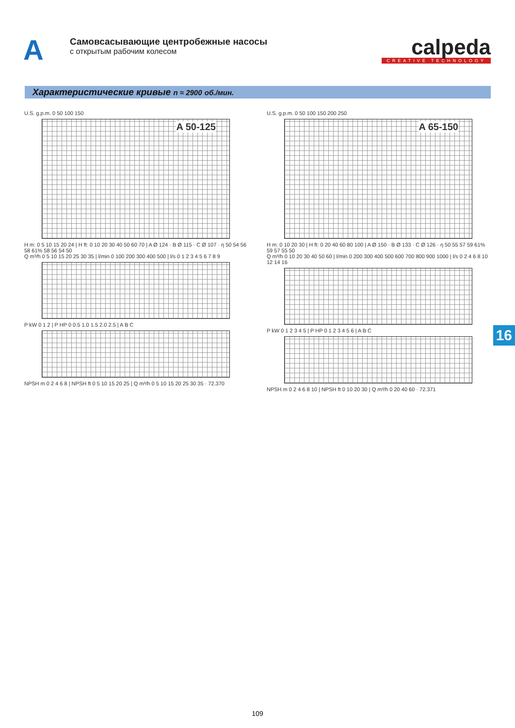A
Самовсасывающие центробежные насосы
с открытым рабочим колесом
calpeda
CREATIVE TECHNOLOGY
Характеристические кривые n ≈ 2900 об./мин.
U.S. g.p.m. 0 50 100 150
A 50-125
H m: 0 5 10 15 20 24 | H ft: 0 10 20 30 40 50 60 70 | A Ø 124 · B Ø 115 · C Ø 107 · η 50 54 56 58 61% 58 56 54 50
Q m³/h 0 5 10 15 20 25 30 35 | l/min 0 100 200 300 400 500 | l/s 0 1 2 3 4 5 6 7 8 9
P kW 0 1 2 | P HP 0 0.5 1.0 1.5 2.0 2.5 | A B C
NPSH m 0 2 4 6 8 | NPSH ft 0 5 10 15 20 25 | Q m³/h 0 5 10 15 20 25 30 35 · 72.370
U.S. g.p.m. 0 50 100 150 200 250
A 65-150
H m: 0 10 20 30 | H ft: 0 20 40 60 80 100 | A Ø 150 · B Ø 133 · C Ø 126 · η 50 55 57 59 61% 59 57 55 50
Q m³/h 0 10 20 30 40 50 60 | l/min 0 200 300 400 500 600 700 800 900 1000 | l/s 0 2 4 6 8 10 12 14 16
P kW 0 1 2 3 4 5 | P HP 0 1 2 3 4 5 6 | A B C
NPSH m 0 2 4 6 8 10 | NPSH ft 0 10 20 30 | Q m³/h 0 20 40 60 · 72.371
16
109